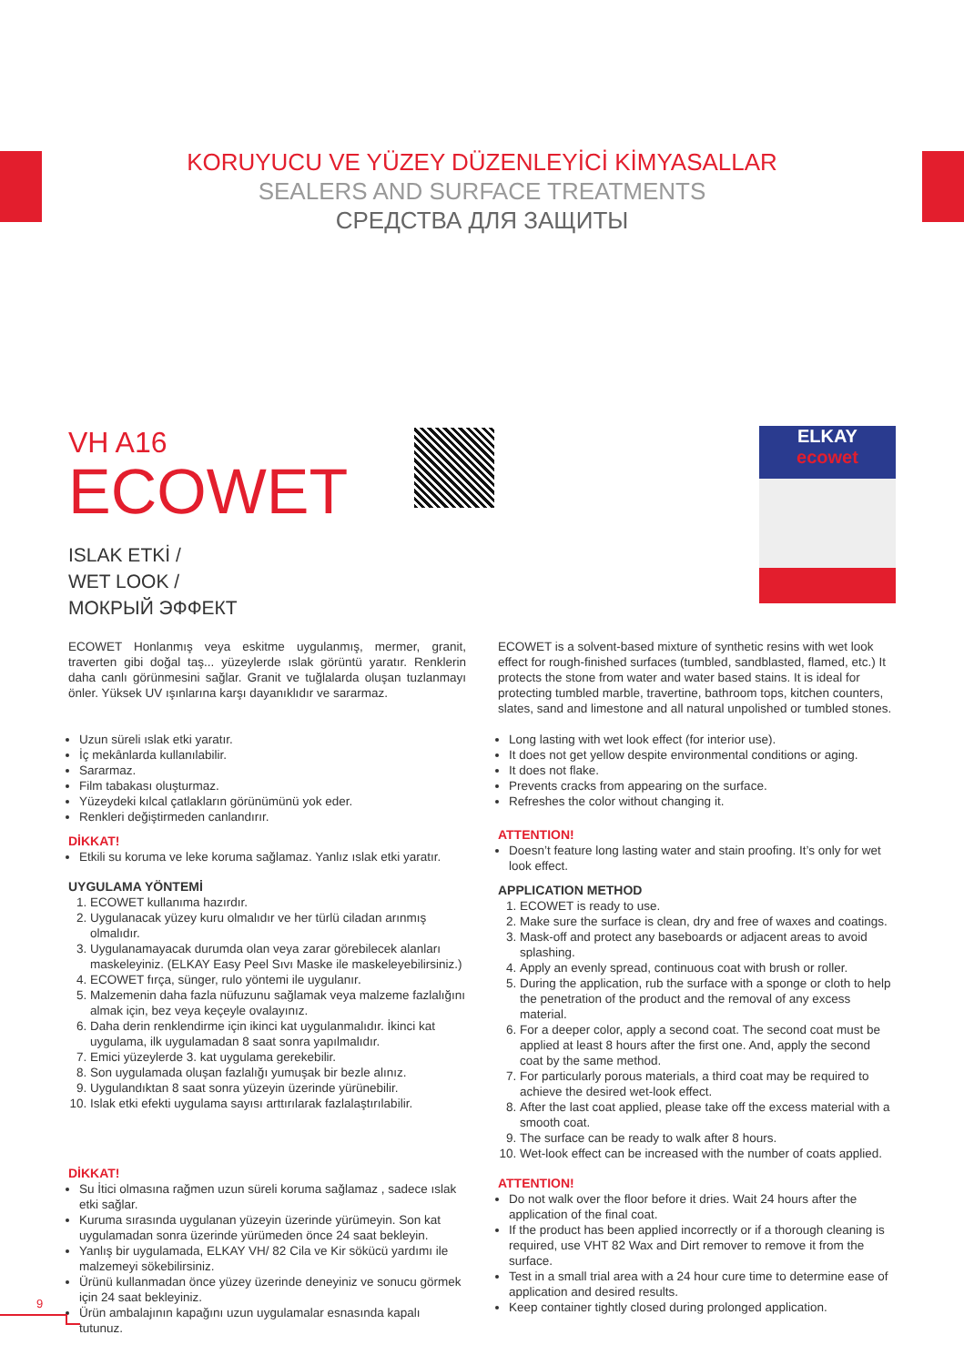KORUYUCU VE YÜZEY DÜZENLEYİCİ KİMYASALLAR
SEALERS AND SURFACE TREATMENTS
СРЕДСТВА ДЛЯ ЗАЩИТЫ
VH A16
ECOWET
ISLAK ETKİ /
WET LOOK /
МОКРЫЙ ЭФФЕКТ
ELKAY
ecowet
ECOWET Honlanmış veya eskitme uygulanmış, mermer, granit, traverten gibi doğal taş... yüzeylerde ıslak görüntü yaratır. Renklerin daha canlı görünmesini sağlar. Granit ve tuğlalarda oluşan tuzlanmayı önler. Yüksek UV ışınlarına karşı dayanıklıdır ve sararmaz.
Uzun süreli ıslak etki yaratır.
İç mekânlarda kullanılabilir.
Sararmaz.
Film tabakası oluşturmaz.
Yüzeydeki kılcal çatlakların görünümünü yok eder.
Renkleri değiştirmeden canlandırır.
DİKKAT!
Etkili su koruma ve leke koruma sağlamaz. Yanlız ıslak etki yaratır.
UYGULAMA YÖNTEMİ
1. ECOWET kullanıma hazırdır.
2. Uygulanacak yüzey kuru olmalıdır ve her türlü ciladan arınmış olmalıdır.
3. Uygulanamayacak durumda olan veya zarar görebilecek alanları maskeleyiniz. (ELKAY Easy Peel Sıvı Maske ile maskeleyebilirsiniz.)
4. ECOWET fırça, sünger, rulo yöntemi ile uygulanır.
5. Malzemenin daha fazla nüfuzunu sağlamak veya malzeme fazlalığını almak için, bez veya keçeyle ovalayınız.
6. Daha derin renklendirme için ikinci kat uygulanmalıdır. İkinci kat uygulama, ilk uygulamadan 8 saat sonra yapılmalıdır.
7. Emici yüzeylerde 3. kat uygulama gerekebilir.
8. Son uygulamada oluşan fazlalığı yumuşak bir bezle alınız.
9. Uygulandıktan 8 saat sonra yüzeyin üzerinde yürünebilir.
10. Islak etki efekti uygulama sayısı arttırılarak fazlalaştırılabilir.
DİKKAT!
Su İtici olmasına rağmen uzun süreli koruma sağlamaz , sadece ıslak etki sağlar.
Kuruma sırasında uygulanan yüzeyin üzerinde yürümeyin. Son kat uygulamadan sonra üzerinde yürümeden önce 24 saat bekleyin.
Yanlış bir uygulamada, ELKAY VH/ 82 Cila ve Kir sökücü yardımı ile malzemeyi sökebilirsiniz.
Ürünü kullanmadan önce yüzey üzerinde deneyiniz ve sonucu görmek için 24 saat bekleyiniz.
Ürün ambalajının kapağını uzun uygulamalar esnasında kapalı tutunuz.
ECOWET is a solvent-based mixture of synthetic resins with wet look effect for rough-finished surfaces (tumbled, sandblasted, flamed, etc.) It protects the stone from water and water based stains. It is ideal for protecting tumbled marble, travertine, bathroom tops, kitchen counters, slates, sand and limestone and all natural unpolished or tumbled stones.
Long lasting with wet look effect (for interior use).
It does not get yellow despite environmental conditions or aging.
It does not flake.
Prevents cracks from appearing on the surface.
Refreshes the color without changing it.
ATTENTION!
Doesn’t feature long lasting water and stain proofing. It’s only for wet look effect.
APPLICATION METHOD
1. ECOWET is ready to use.
2. Make sure the surface is clean, dry and free of waxes and coatings.
3. Mask-off and protect any baseboards or adjacent areas to avoid splashing.
4. Apply an evenly spread, continuous coat with brush or roller.
5. During the application, rub the surface with a sponge or cloth to help the penetration of the product and the removal of any excess material.
6. For a deeper color, apply a second coat. The second coat must be applied at least 8 hours after the first one. And, apply the second coat by the same method.
7. For particularly porous materials, a third coat may be required to achieve the desired wet-look effect.
8. After the last coat applied, please take off the excess material with a smooth coat.
9. The surface can be ready to walk after 8 hours.
10. Wet-look effect can be increased with the number of coats applied.
ATTENTION!
Do not walk over the floor before it dries. Wait 24 hours after the application of the final coat.
If the product has been applied incorrectly or if a thorough cleaning is required, use VHT 82 Wax and Dirt remover to remove it from the surface.
Test in a small trial area with a 24 hour cure time to determine ease of application and desired results.
Keep container tightly closed during prolonged application.
9